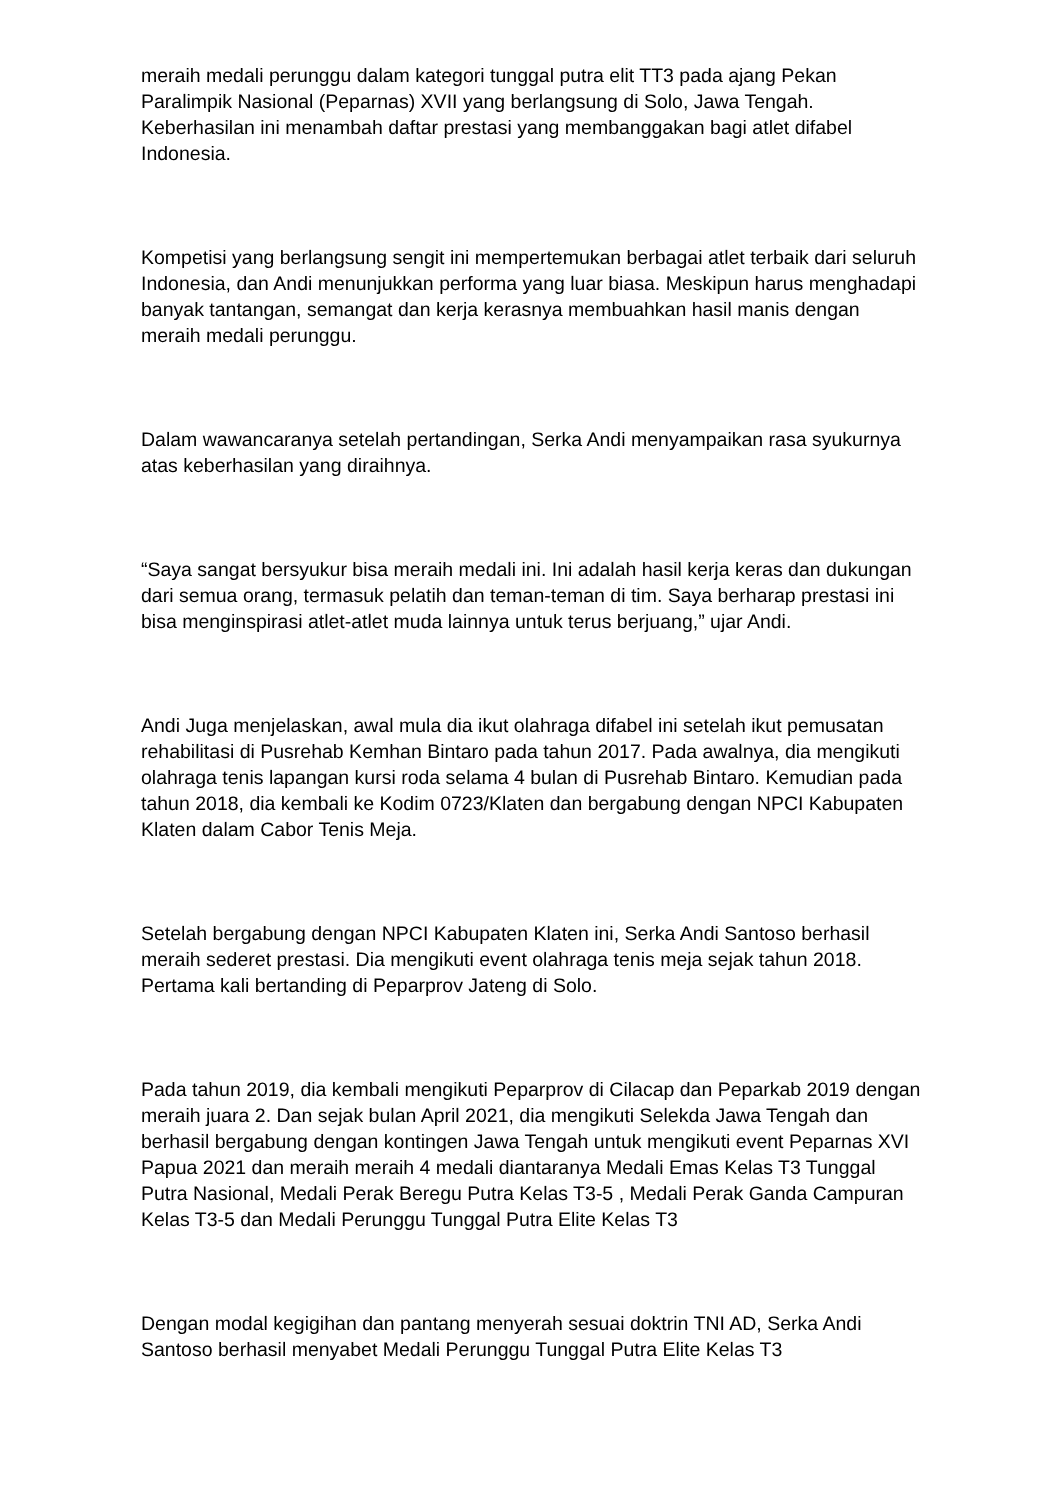meraih medali perunggu dalam kategori tunggal putra elit TT3 pada ajang Pekan Paralimpik Nasional (Peparnas) XVII yang berlangsung di Solo, Jawa Tengah. Keberhasilan ini menambah daftar prestasi yang membanggakan bagi atlet difabel Indonesia.
Kompetisi yang berlangsung sengit ini mempertemukan berbagai atlet terbaik dari seluruh Indonesia, dan Andi menunjukkan performa yang luar biasa. Meskipun harus menghadapi banyak tantangan, semangat dan kerja kerasnya membuahkan hasil manis dengan meraih medali perunggu.
Dalam wawancaranya setelah pertandingan, Serka Andi menyampaikan rasa syukurnya atas keberhasilan yang diraihnya.
“Saya sangat bersyukur bisa meraih medali ini. Ini adalah hasil kerja keras dan dukungan dari semua orang, termasuk pelatih dan teman-teman di tim. Saya berharap prestasi ini bisa menginspirasi atlet-atlet muda lainnya untuk terus berjuang,” ujar Andi.
Andi Juga menjelaskan, awal mula dia ikut olahraga difabel ini setelah ikut pemusatan rehabilitasi di Pusrehab Kemhan Bintaro pada tahun 2017. Pada awalnya, dia mengikuti olahraga tenis lapangan kursi roda selama 4 bulan di Pusrehab Bintaro. Kemudian pada tahun 2018, dia kembali ke Kodim 0723/Klaten dan bergabung dengan NPCI Kabupaten Klaten dalam Cabor Tenis Meja.
Setelah bergabung dengan NPCI Kabupaten Klaten ini, Serka Andi Santoso berhasil meraih sederet prestasi. Dia mengikuti event olahraga tenis meja sejak tahun 2018. Pertama kali bertanding di Peparprov Jateng di Solo.
Pada tahun 2019, dia kembali mengikuti Peparprov di Cilacap dan Peparkab 2019 dengan meraih juara 2. Dan sejak bulan April 2021, dia mengikuti Selekda Jawa Tengah dan berhasil bergabung dengan kontingen Jawa Tengah untuk mengikuti event Peparnas XVI Papua 2021 dan meraih meraih 4 medali diantaranya Medali Emas Kelas T3 Tunggal Putra Nasional, Medali Perak Beregu Putra Kelas T3-5 , Medali Perak Ganda Campuran Kelas T3-5 dan Medali Perunggu Tunggal Putra Elite Kelas T3
Dengan modal kegigihan dan pantang menyerah sesuai doktrin TNI AD, Serka Andi Santoso berhasil menyabet Medali Perunggu Tunggal Putra Elite Kelas T3